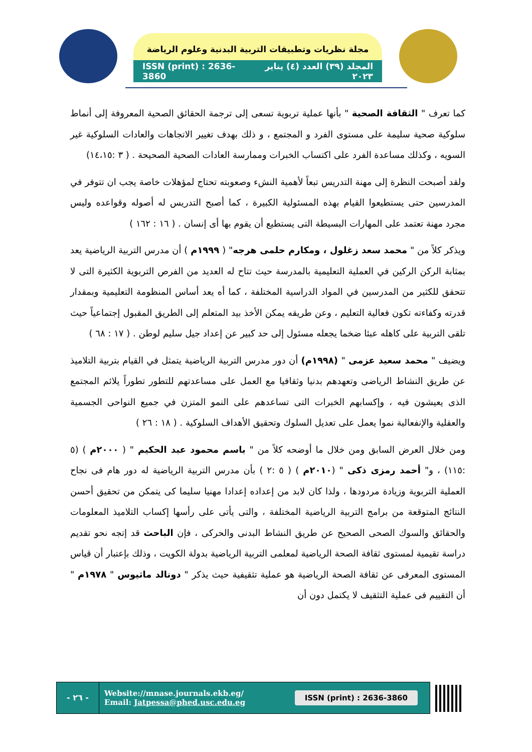مجلة نظريات وتطبيقات التربية البدنية وعلوم الرياضة
ISSN (print) : 2636-3860 المجلد (٣٩) العدد (٤) يناير ٢٠٢٣
كما تعرف " الثقافة الصحية " بأنها عملية تربوية تسعى إلى ترجمة الحقائق الصحية المعروفة إلى أنماط سلوكية صحية سليمة على مستوى الفرد و المجتمع ، و ذلك بهدف تغيير الاتجاهات والعادات السلوكية غير السويه ، وكذلك مساعدة الفرد على اكتساب الخبرات وممارسة العادات الصحية الصحيحة . ( ٣ :١٤،١٥)
ولقد أصبحت النظرة إلى مهنة التدريس تبعاً لأهمية النشء وصعوبته تحتاج لمؤهلات خاصة يجب ان تتوفر في المدرسين حتى يستطيعوا القيام بهذه المسئولية الكبيرة ، كما أصبح التدريس له أصوله وقواعده وليس مجرد مهنة تعتمد على المهارات البسيطة التى يستطيع أن يقوم بها أى إنسان . ( ١٦ : ١٦٢ )
ويذكر كلاً من " محمد سعد زغلول ، ومكارم حلمى هرجه" ( ١٩٩٩م ) أن مدرس التربية الرياضية يعد بمثابة الركن الركين في العملية التعليمية بالمدرسة حيث تتاح له العديد من الفرص التربوية الكثيرة التى لا تتحقق للكثير من المدرسين في المواد الدراسية المختلفة ، كما أه يعد أساس المنظومة التعليمية وبمقدار قدرته وكفاءته تكون فعالية التعليم ، وعن طريقه يمكن الأخذ بيد المتعلم إلى الطريق المقبول إجتماعياً حيث تلقى التربية على كاهله عبئا ضخما يجعله مسئول إلى حد كبير عن إعداد جيل سليم لوطن . ( ١٧ : ٦٨ )
ويضيف " محمد سعيد عزمى " (١٩٩٨م) أن دور مدرس التربية الرياضية يتمثل في القيام بتربية التلاميذ عن طريق النشاط الرياضى وتعهدهم بدنيا وثقافيا مع العمل على مساعدتهم للتطور تطوراً يلائم المجتمع الذى يعيشون فيه ، وإكسابهم الخبرات التى تساعدهم على النمو المتزن في جميع النواحى الجسمية والعقلية والإنفعالية نموا يعمل على تعديل السلوك وتحقيق الأهداف السلوكية . ( ١٨ : ٢٦ )
ومن خلال العرض السابق ومن خلال ما أوضحه كلاً من " باسم محمود عبد الحكيم " ( ٢٠٠٠م ) (٥ :١١٥) ، و" أحمد رمزى ذكى " (٢٠١٠م ) ( ٥ :٢ ) بأن مدرس التربية الرياضية له دور هام فى نجاح العملية التربوية وزيادة مردودها ، ولذا كان لابد من إعداده إعدادا مهنيا سليما كى يتمكن من تحقيق أحسن النتائج المتوقعة من برامج التربية الرياضية المختلفة ، والتى يأتى على رأسها إكساب التلاميذ المعلومات والحقائق والسوك الصحى الصحيح عن طريق النشاط البدنى والحركى ، فإن الباحث قد إتجه نحو تقديم دراسة تقيمية لمستوى ثقافة الصحة الرياضية لمعلمى التربية الرياضية بدولة الكويت ، وذلك بإعتبار أن قياس المستوى المعرفى عن ثقافة الصحة الرياضية هو عملية تثقيفية حيث يذكر " دونالد ماثيوس " ١٩٧٨م " أن التقييم فى عملية التثقيف لا يكتمل دون أن
- ٢٦ -
Website://mnase.journals.ekb.eg/
Email: Jatpessa@phed.usc.edu.eg
ISSN (print) : 2636-3860